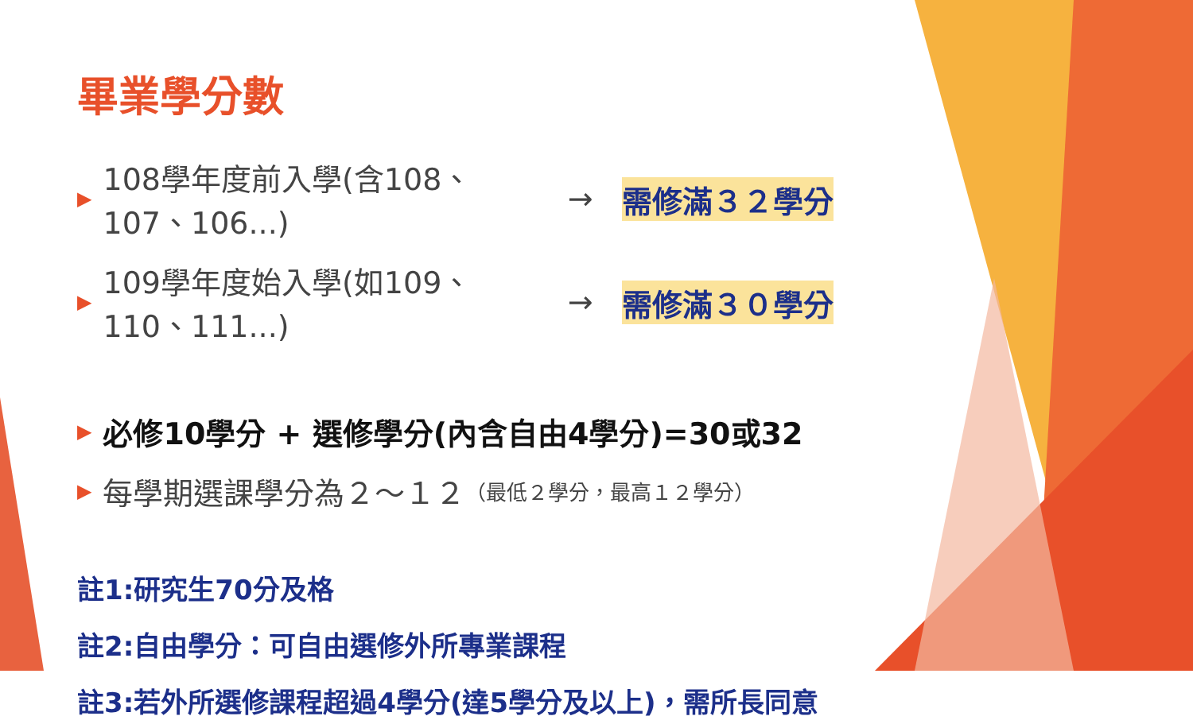畢業學分數
▶ 108學年度前入學(含108、107、106...) → 需修滿３２學分
▶ 109學年度始入學(如109、110、111...) → 需修滿３０學分
▶ 必修10學分 + 選修學分(內含自由4學分)=30或32
▶ 每學期選課學分為２～１２ （最低２學分，最高１２學分）
註1:研究生70分及格
註2:自由學分：可自由選修外所專業課程
註3:若外所選修課程超過4學分(達5學分及以上)，需所長同意